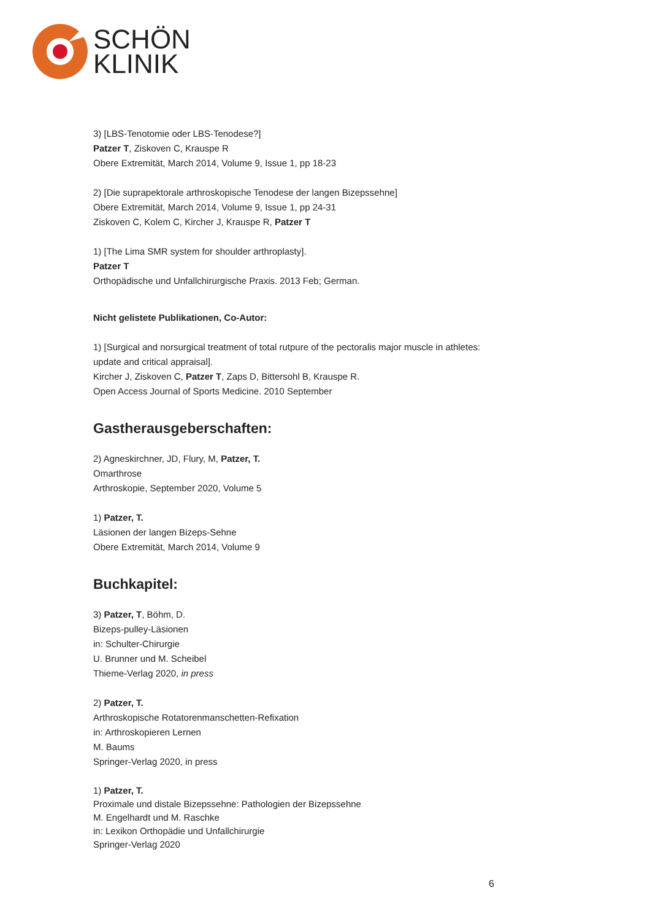SCHÖN
KLINIK
3) [LBS-Tenotomie oder LBS-Tenodese?]
Patzer T, Ziskoven C, Krauspe R
Obere Extremität, March 2014, Volume 9, Issue 1, pp 18-23
2) [Die suprapektorale arthroskopische Tenodese der langen Bizepssehne]
Obere Extremität, March 2014, Volume 9, Issue 1, pp 24-31
Ziskoven C, Kolem C, Kircher J, Krauspe R, Patzer T
1) [The Lima SMR system for shoulder arthroplasty].
Patzer T
Orthopädische und Unfallchirurgische Praxis. 2013 Feb; German.
Nicht gelistete Publikationen, Co-Autor:
1) [Surgical and norsurgical treatment of total rutpure of the pectoralis major muscle in athletes: update and critical appraisal].
Kircher J, Ziskoven C, Patzer T, Zaps D, Bittersohl B, Krauspe R.
Open Access Journal of Sports Medicine. 2010 September
Gastherausgeberschaften:
2) Agneskirchner, JD, Flury, M, Patzer, T.
Omarthrose
Arthroskopie, September 2020, Volume 5
1) Patzer, T.
Läsionen der langen Bizeps-Sehne
Obere Extremität, March 2014, Volume 9
Buchkapitel:
3) Patzer, T, Böhm, D.
Bizeps-pulley-Läsionen
in: Schulter-Chirurgie
U. Brunner und M. Scheibel
Thieme-Verlag 2020, in press
2) Patzer, T.
Arthroskopische Rotatorenmanschetten-Refixation
in: Arthroskopieren Lernen
M. Baums
Springer-Verlag 2020, in press
1) Patzer, T.
Proximale und distale Bizepssehne: Pathologien der Bizepssehne
M. Engelhardt und M. Raschke
in: Lexikon Orthopädie und Unfallchirurgie
Springer-Verlag 2020
6